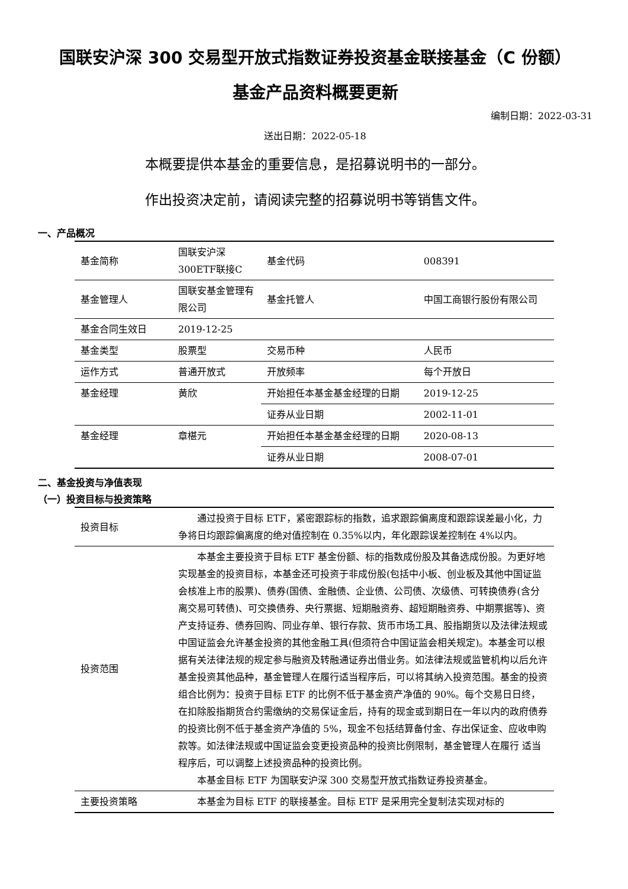国联安沪深 300 交易型开放式指数证券投资基金联接基金（C 份额）
基金产品资料概要更新
编制日期：2022-03-31
送出日期：2022-05-18
本概要提供本基金的重要信息，是招募说明书的一部分。
作出投资决定前，请阅读完整的招募说明书等销售文件。
一、产品概况
| 基金简称 | 国联安沪深300ETF联接C | 基金代码 | 008391 |
| 基金管理人 | 国联安基金管理有限公司 | 基金托管人 | 中国工商银行股份有限公司 |
| 基金合同生效日 | 2019-12-25 | | |
| 基金类型 | 股票型 | 交易币种 | 人民币 |
| 运作方式 | 普通开放式 | 开放频率 | 每个开放日 |
| 基金经理 | 黄欣 | 开始担任本基金基金经理的日期 | 2019-12-25 |
| | | 证券从业日期 | 2002-11-01 |
| 基金经理 | 章椹元 | 开始担任本基金基金经理的日期 | 2020-08-13 |
| | | 证券从业日期 | 2008-07-01 |
二、基金投资与净值表现
（一）投资目标与投资策略
| 投资目标 | 通过投资于目标 ETF，紧密跟踪标的指数，追求跟踪偏离度和跟踪误差最小化，力争将日均跟踪偏离度的绝对值控制在 0.35%以内，年化跟踪误差控制在 4%以内。 |
| 投资范围 | 本基金主要投资于目标 ETF 基金份额、标的指数成份股及其备选成份股。为更好地实现基金的投资目标，本基金还可投资于非成份股(包括中小板、创业板及其他中国证监会核准上市的股票)、债券(国债、金融债、企业债、公司债、次级债、可转换债券(含分离交易可转债)、可交换债券、央行票据、短期融资券、超短期融资券、中期票据等)、资产支持证券、债券回购、同业存单、银行存款、货币市场工具、股指期货以及法律法规或中国证监会允许基金投资的其他金融工具(但须符合中国证监会相关规定)。本基金可以根据有关法律法规的规定参与融资及转融通证券出借业务。如法律法规或监管机构以后允许基金投资其他品种，基金管理人在履行适当程序后，可以将其纳入投资范围。基金的投资组合比例为：投资于目标 ETF 的比例不低于基金资产净值的 90%。每个交易日日终，在扣除股指期货合约需缴纳的交易保证金后，持有的现金或到期日在一年以内的政府债券的投资比例不低于基金资产净值的 5%，现金不包括结算备付金、存出保证金、应收申购款等。如法律法规或中国证监会变更投资品种的投资比例限制，基金管理人在履行 适当程序后，可以调整上述投资品种的投资比例。 本基金目标 ETF 为国联安沪深 300 交易型开放式指数证券投资基金。 |
| 主要投资策略 | 本基金为目标 ETF 的联接基金。目标 ETF 是采用完全复制法实现对标的 |